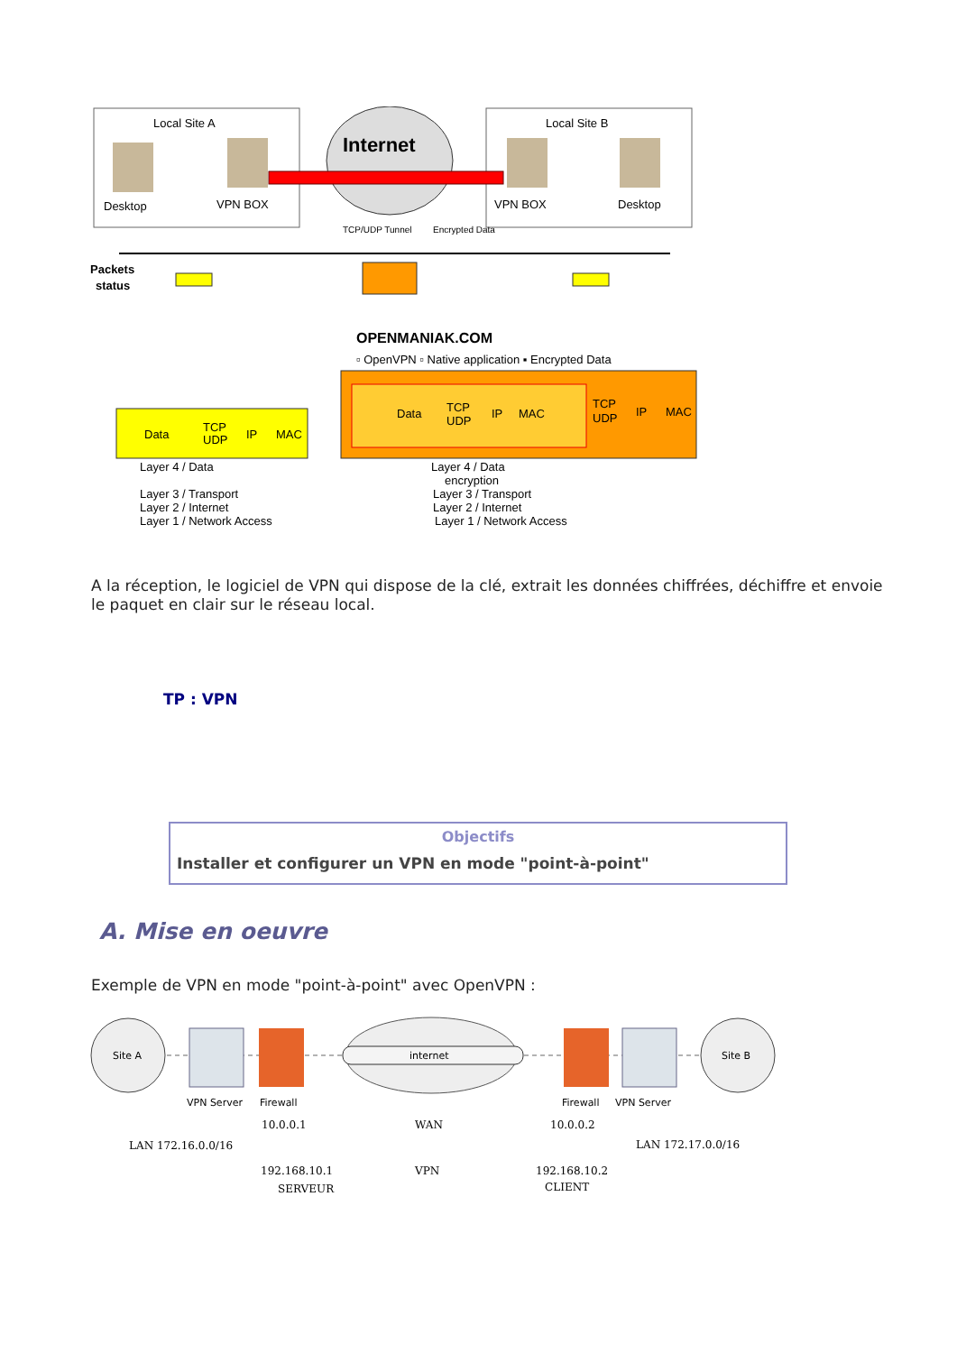Local Site A
Local Site B
Internet
Desktop
VPN BOX
VPN BOX
Desktop
TCP/UDP Tunnel
Encrypted Data
Packets
status
OPENMANIAK.COM
▫ OpenVPN ▫ Native application ▪ Encrypted Data
Data
TCP
UDP
IP
MAC
Data
TCP
UDP
IP
MAC
TCP
UDP
IP
MAC
Layer 4 / Data
Layer 3 / Transport
Layer 2 / Internet
Layer 1 / Network Access
Layer 4 / Data
encryption
Layer 3 / Transport
Layer 2 / Internet
Layer 1 / Network Access
A la réception, le logiciel de VPN qui dispose de la clé, extrait les données chiffrées, déchiffre et envoie le paquet en clair sur le réseau local.
TP : VPN
Objectifs
Installer et configurer un VPN en mode "point-à-point"
A. Mise en oeuvre
Exemple de VPN en mode "point-à-point" avec OpenVPN :
Site A
Site B
internet
VPN Server
Firewall
Firewall
VPN Server
10.0.0.1
WAN
10.0.0.2
LAN 172.16.0.0/16
LAN 172.17.0.0/16
192.168.10.1
VPN
192.168.10.2
SERVEUR
CLIENT